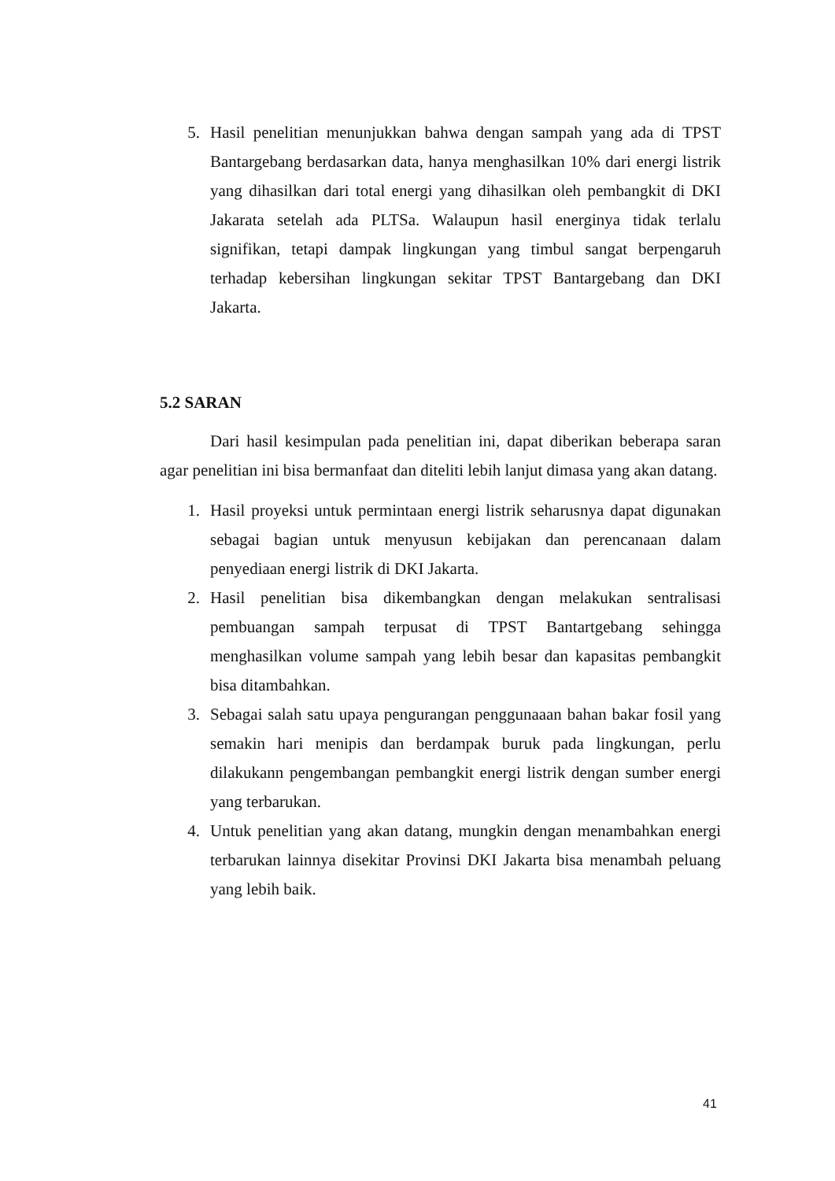5. Hasil penelitian menunjukkan bahwa dengan sampah yang ada di TPST Bantargebang berdasarkan data, hanya menghasilkan 10% dari energi listrik yang dihasilkan dari total energi yang dihasilkan oleh pembangkit di DKI Jakarata setelah ada PLTSa. Walaupun hasil energinya tidak terlalu signifikan, tetapi dampak lingkungan yang timbul sangat berpengaruh terhadap kebersihan lingkungan sekitar TPST Bantargebang dan DKI Jakarta.
5.2 SARAN
Dari hasil kesimpulan pada penelitian ini, dapat diberikan beberapa saran agar penelitian ini bisa bermanfaat dan diteliti lebih lanjut dimasa yang akan datang.
1. Hasil proyeksi untuk permintaan energi listrik seharusnya dapat digunakan sebagai bagian untuk menyusun kebijakan dan perencanaan dalam penyediaan energi listrik di DKI Jakarta.
2. Hasil penelitian bisa dikembangkan dengan melakukan sentralisasi pembuangan sampah terpusat di TPST Bantartgebang sehingga menghasilkan volume sampah yang lebih besar dan kapasitas pembangkit bisa ditambahkan.
3. Sebagai salah satu upaya pengurangan penggunaaan bahan bakar fosil yang semakin hari menipis dan berdampak buruk pada lingkungan, perlu dilakukann pengembangan pembangkit energi listrik dengan sumber energi yang terbarukan.
4. Untuk penelitian yang akan datang, mungkin dengan menambahkan energi terbarukan lainnya disekitar Provinsi DKI Jakarta bisa menambah peluang yang lebih baik.
41